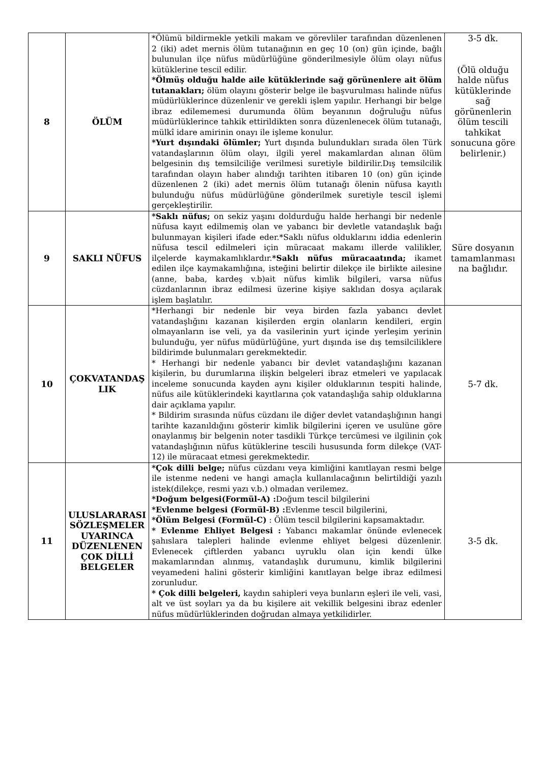| 8 | ÖLÜM | *Ölümü bildirmekle yetkili makam ve görevliler tarafından düzenlenen 2 (iki) adet mernis ölüm tutanağının en geç 10 (on) gün içinde, bağlı bulunulan ilçe nüfus müdürlüğüne gönderilmesiyle ölüm olayı nüfus kütüklerine tescil edilir. *Ölmüş olduğu halde aile kütüklerinde sağ görünenlere ait ölüm tutanakları; ölüm olayını gösterir belge ile başvurulması halinde nüfus müdürlüklerince düzenlenir ve gerekli işlem yapılır. Herhangi bir belge ibraz edilememesi durumunda ölüm beyanının doğruluğu nüfus müdürlüklerince tahkik ettirildikten sonra düzenlenecek ölüm tutanağı, mülkî idare amirinin onayı ile işleme konulur. *Yurt dışındaki ölümler; Yurt dışında bulundukları sırada ölen Türk vatandaşlarının ölüm olayı, ilgili yerel makamlardan alınan ölüm belgesinin dış temsilciliğe verilmesi suretiyle bildirilir.Dış temsilcilik tarafından olayın haber alındığı tarihten itibaren 10 (on) gün içinde düzenlenen 2 (iki) adet mernis ölüm tutanağı ölenin nüfusa kayıtlı bulunduğu nüfus müdürlüğüne gönderilmek suretiyle tescil işlemi gerçekleştirilir. | 3-5 dk. (Ölü olduğu halde nüfus kütüklerinde sağ görünenlerin ölüm tescili tahkikat sonucuna göre belirlenir.) |
| 9 | SAKLI NÜFUS | *Saklı nüfus; on sekiz yaşını doldurduğu halde herhangi bir nedenle nüfusa kayıt edilmemiş olan ve yabancı bir devletle vatandaşlık bağı bulunmayan kişileri ifade eder.*Saklı nüfus olduklarını iddia edenlerin nüfusa tescil edilmeleri için müracaat makamı illerde valilikler, ilçelerde kaymakamlıklardır. *Saklı nüfus müracaatında; ikamet edilen ilçe kaymakamlığına, isteğini belirtir dilekçe ile birlikte ailesine (anne, baba, kardeş v.b)ait nüfus kimlik bilgileri, varsa nüfus cüzdanlarının ibraz edilmesi üzerine kişiye saklıdan dosya açılarak işlem başlatılır. | Süre dosyanın tamamlanması na bağlıdır. |
| 10 | ÇOKVATANDAŞ LIK | *Herhangi bir nedenle bir veya birden fazla yabancı devlet vatandaşlığını kazanan kişilerden ergin olanların kendileri, ergin olmayanların ise veli, ya da vasilerinin yurt içinde yerleşim yerinin bulunduğu, yer nüfus müdürlüğüne, yurt dışında ise dış temsilciliklere bildirimde bulunmaları gerekmektedir. * Herhangi bir nedenle yabancı bir devlet vatandaşlığını kazanan kişilerin, bu durumlarına ilişkin belgeleri ibraz etmeleri ve yapılacak inceleme sonucunda kayden aynı kişiler olduklarının tespiti halinde, nüfus aile kütüklerindeki kayıtlarına çok vatandaşlığa sahip olduklarına dair açıklama yapılır. * Bildirim sırasında nüfus cüzdanı ile diğer devlet vatandaşlığının hangi tarihte kazanıldığını gösterir kimlik bilgilerini içeren ve usulüne göre onaylanmış bir belgenin noter tasdikli Türkçe tercümesi ve ilgilinin çok vatandaşlığının nüfus kütüklerine tescili hususunda form dilekçe (VAT-12) ile müracaat etmesi gerekmektedir. | 5-7 dk. |
| 11 | ULUSLARARASI SÖZLEŞMELER UYARINCA DÜZENLENEN ÇOK DİLLİ BELGELER | *Çok dilli belge; nüfus cüzdanı veya kimliğini kanıtlayan resmi belge ile istenme nedeni ve hangi amaçla kullanılacağının belirtildiği yazılı istek(dilekçe, resmi yazı v.b.) olmadan verilemez. *Doğum belgesi(Formül-A) : Doğum tescil bilgilerini *Evlenme belgesi (Formül-B) : Evlenme tescil bilgilerini, *Ölüm Belgesi (Formül-C) : Ölüm tescil bilgilerini kapsamaktadır. * Evlenme Ehliyet Belgesi : Yabancı makamlar önünde evlenecek şahıslara talepleri halinde evlenme ehliyet belgesi düzenlenir. Evlenecek çiftlerden yabancı uyruklu olan için kendi ülke makamlarından alınmış, vatandaşlık durumunu, kimlik bilgilerini veyamedeni halini gösterir kimliğini kanıtlayan belge ibraz edilmesi zorunludur. * Çok dilli belgeleri, kaydın sahipleri veya bunların eşleri ile veli, vasi, alt ve üst soyları ya da bu kişilere ait vekillik belgesini ibraz edenler nüfus müdürlüklerinden doğrudan almaya yetkilidirler. | 3-5 dk. |